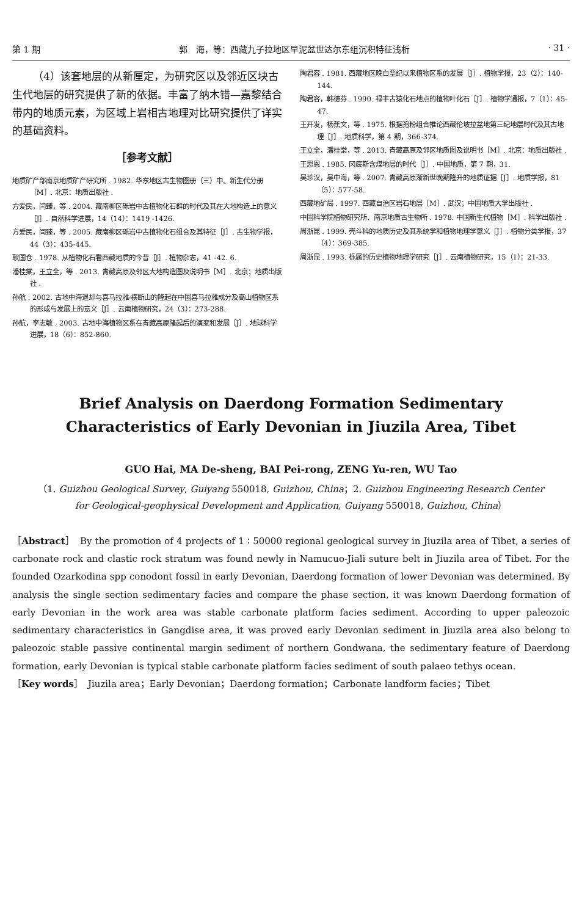第 1 期 郭　海，等：西藏九子拉地区早泥盆世达尔东组沉积特征浅析 · 31 ·
（4）该套地层的从新厘定，为研究区以及邻近区块古生代地层的研究提供了新的依据。丰富了纳木错—嘉黎结合带内的地质元素，为区域上岩相古地理对比研究提供了详实的基础资料。
［参考文献］
地质矿产部南京地质矿产研究所 . 1982. 华东地区古生物图册（三）中、新生代分册［M］. 北京：地质出版社 .
方爱民，闫臻，等 . 2004. 藏南柳区砾岩中古植物化石群的时代及其在大地构造上的意义［J］. 自然科学进展，14（14）：1419 -1426.
方爱民，闫臻，等 . 2005. 藏南柳区砾岩中古植物化石组合及其特征［J］. 古生物学报，44（3）：435-445.
耿国仓 . 1978. 从植物化石看西藏地质的今昔［J］. 植物杂志，41 -42. 6.
潘桂棠，王立全，等 . 2013. 青藏高原及邻区大地构造图及说明书［M］. 北京；地质出版社 .
孙航 . 2002. 古地中海退却与喜马拉雅-横断山的隆起在中国喜马拉雅成分及高山植物区系的形成与发展上的意义［J］. 云南植物研究，24（3）：273-288.
孙航，李志敏 . 2003. 古地中海植物区系在青藏高原隆起后的演变和发展［J］. 地球科学进展，18（6）：852-860.
陶君容 . 1981. 西藏地区晚白垩纪以来植物区系的发展［J］. 植物学报，23（2）：140-144.
陶君容，韩德芬 . 1990. 禄丰古猿化石地点的植物叶化石［J］. 植物学通报，7（1）：45-47.
王开发，杨蕉文，等 . 1975. 根据孢粉组合推论西藏伦坡拉盆地第三纪地层时代及其古地理［J］. 地质科学，第 4 期，366-374.
王立全，潘桂棠，等 . 2013. 青藏高原及邻区地质图及说明书［M］. 北京：地质出版社 .
王思恩 . 1985. 冈底斯含煤地层的时代［J］. 中国地质，第 7 期，31.
吴珍汉，吴中海，等 . 2007. 青藏高原渐新世晚期隆升的地质证据［J］. 地质学报，81（5）：577-58.
西藏地矿局 . 1997. 西藏自治区岩石地层［M］. 武汉；中国地质大学出版社 .
中国科学院植物研究所、南京地质古生物所 . 1978. 中国新生代植物［M］. 科学出版社 .
周浙昆 . 1999. 壳斗科的地质历史及其系统学和植物地理学意义［J］. 植物分类学报，37（4）：369-385.
周浙昆 . 1993. 栎属的历史植物地理学研究［J］. 云南植物研究，15（1）：21-33.
Brief Analysis on Daerdong Formation Sedimentary Characteristics of Early Devonian in Jiuzila Area, Tibet
GUO Hai, MA De-sheng, BAI Pei-rong, ZENG Yu-ren, WU Tao
（1. Guizhou Geological Survey, Guiyang 550018, Guizhou, China；2. Guizhou Engineering Research Center for Geological-geophysical Development and Application, Guiyang 550018, Guizhou, China）
［Abstract］　By the promotion of 4 projects of 1 ∶ 50000 regional geological survey in Jiuzila area of Tibet, a series of carbonate rock and clastic rock stratum was found newly in Namucuo-Jiali suture belt in Jiuzila area of Tibet. For the founded Ozarkodina spp conodont fossil in early Devonian, Daerdong formation of lower Devonian was determined. By analysis the single section sedimentary facies and compare the phase section, it was known Daerdong formation of early Devonian in the work area was stable carbonate platform facies sediment. According to upper paleozoic sedimentary characteristics in Gangdise area, it was proved early Devonian sediment in Jiuzila area also belong to paleozoic stable passive continental margin sediment of northern Gondwana, the sedimentary feature of Daerdong formation, early Devonian is typical stable carbonate platform facies sediment of south palaeo tethys ocean.
［Key words］　Jiuzila area；Early Devonian；Daerdong formation；Carbonate landform facies；Tibet